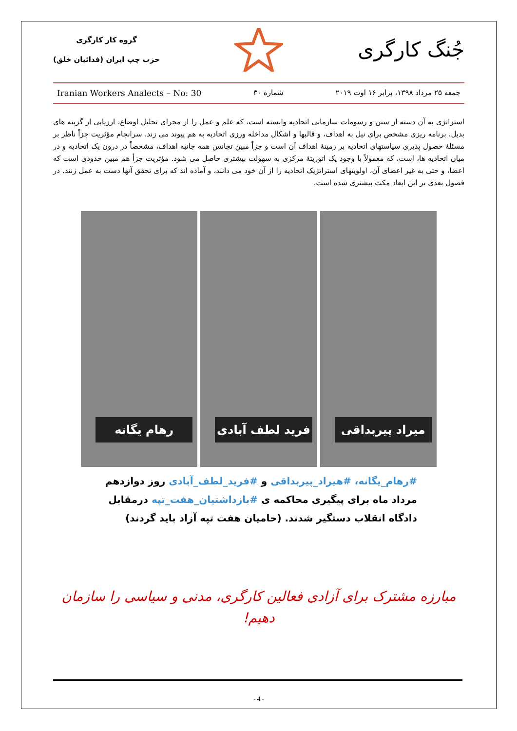جُنگ کارگری
گروه کار کارگری
حزب چپ ایران (فدائیان خلق)
جمعه ۲۵ مرداد ۱۳۹۸، برابر ۱۶ اوت ۲۰۱۹ شماره ۳۰ Iranian Workers Analects – No: 30
استراتژی به آن دسته از سنن و رسومات سازمانی اتحادیه وابسته است، که علم و عمل را از مجرای تحلیل اوضاع، ارزیابی از گزینه های بدیل، برنامه ریزی مشخص برای نیل به اهداف، و قالبها و اشکال مداخله ورزی اتحادیه به هم پیوند می زند. سرانجام مؤثریت جزاً ناظر بر مسئلهٔ حصول پذیری سیاستهای اتحادیه بر زمینهٔ اهداف آن است و جزاً مبین تجانس همه جانبه اهداف، مشخصاً در درون یک اتحادیه و در میان اتحادیه ها، است، که معمولاً با وجود یک اتوریتهٔ مرکزی به سهولت بیشتری حاصل می شود. مؤثریت جزأ هم مبین حدودی است که اعضا، و حتی به غیر اعضای آن، اولویتهای استراتژیک اتحادیه را از آن خود می دانند، و آماده اند که برای تحقق آنها دست به عمل زنند. در فصول بعدی بر این ابعاد مکث بیشتری شده است.
رهام یگانه
فرید لطف آبادی
میراد پیربداقی
#رهام_یگانه، #هیراد_پیربداقی و #فرید_لطف_آبادی روز دوازدهم مرداد ماه برای پیگیری محاکمه ی #بازداشتیان_هفت_تپه درمقابل دادگاه انقلاب دستگیر شدند. (حامیان هفت تپه آزاد باید گردند)
مبارزه مشترک برای آزادی فعالین کارگری، مدنی و سیاسی را سازمان دهیم!
- 4 -